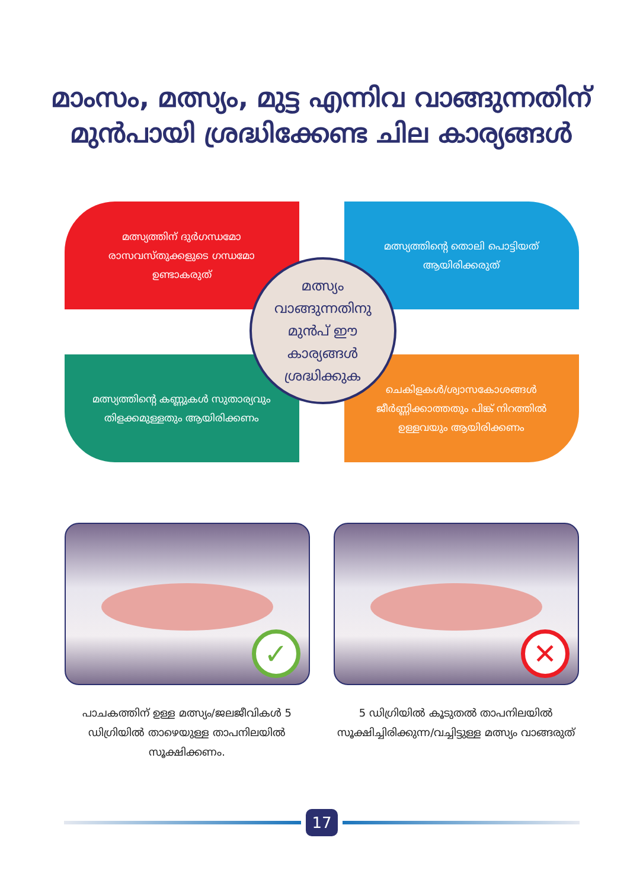മാംസം, മത്സ്യം, മുട്ട എന്നിവ വാങ്ങുന്നതിന്
മുൻപായി ശ്രദ്ധിക്കേണ്ട ചില കാര്യങ്ങൾ
മത്സ്യത്തിന് ദുർഗന്ധമോ രാസവസ്തുക്കളുടെ ഗന്ധമോ ഉണ്ടാകരുത്
മത്സ്യത്തിന്റെ തൊലി പൊട്ടിയത് ആയിരിക്കരുത്
മത്സ്യത്തിന്റെ കണ്ണുകൾ സുതാര്യവും തിളക്കമുള്ളതും ആയിരിക്കണം
ചെകിളകൾ/ശ്വാസകോശങ്ങൾ ജീർണ്ണിക്കാത്തതും പിങ്ക് നിറത്തിൽ ഉള്ളവയും ആയിരിക്കണം
മത്സ്യം
വാങ്ങുന്നതിനു
മുൻപ് ഈ
കാര്യങ്ങൾ
ശ്രദ്ധിക്കുക
✓
പാചകത്തിന് ഉള്ള മത്സ്യം/ജലജീവികൾ 5 ഡിഗ്രിയിൽ താഴെയുള്ള താപനിലയിൽ സൂക്ഷിക്കണം.
✕
5 ഡിഗ്രിയിൽ കൂടുതൽ താപനിലയിൽ സൂക്ഷിച്ചിരിക്കുന്ന/വച്ചിട്ടുള്ള മത്സ്യം വാങ്ങരുത്
17